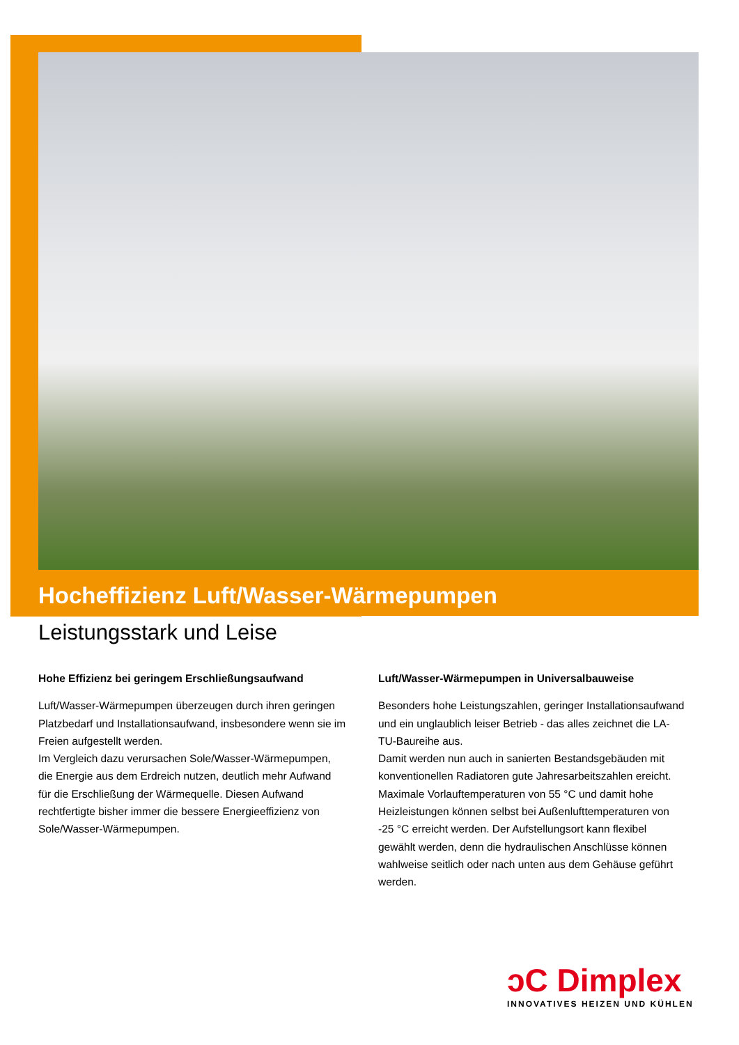Hocheffizienz Luft/Wasser-Wärmepumpen
Leistungsstark und Leise
Hohe Effizienz bei geringem Erschließungsaufwand
Luft/Wasser-Wärmepumpen überzeugen durch ihren geringen Platzbedarf und Installationsaufwand, insbesondere wenn sie im Freien aufgestellt werden.
Im Vergleich dazu verursachen Sole/Wasser-Wärmepumpen, die Energie aus dem Erdreich nutzen, deutlich mehr Aufwand für die Erschließung der Wärmequelle. Diesen Aufwand rechtfertigte bisher immer die bessere Energieeffizienz von Sole/Wasser-Wärmepumpen.
Luft/Wasser-Wärmepumpen in Universalbauweise
Besonders hohe Leistungszahlen, geringer Installationsaufwand und ein unglaublich leiser Betrieb - das alles zeichnet die LA-TU-Baureihe aus.
Damit werden nun auch in sanierten Bestandsgebäuden mit konventionellen Radiatoren gute Jahresarbeitszahlen ereicht. Maximale Vorlauftemperaturen von 55 °C und damit hohe Heizleistungen können selbst bei Außenlufttemperaturen von -25 °C erreicht werden. Der Aufstellungsort kann flexibel gewählt werden, denn die hydraulischen Anschlüsse können wahlweise seitlich oder nach unten aus dem Gehäuse geführt werden.
ↄC Dimplex
INNOVATIVES HEIZEN UND KÜHLEN